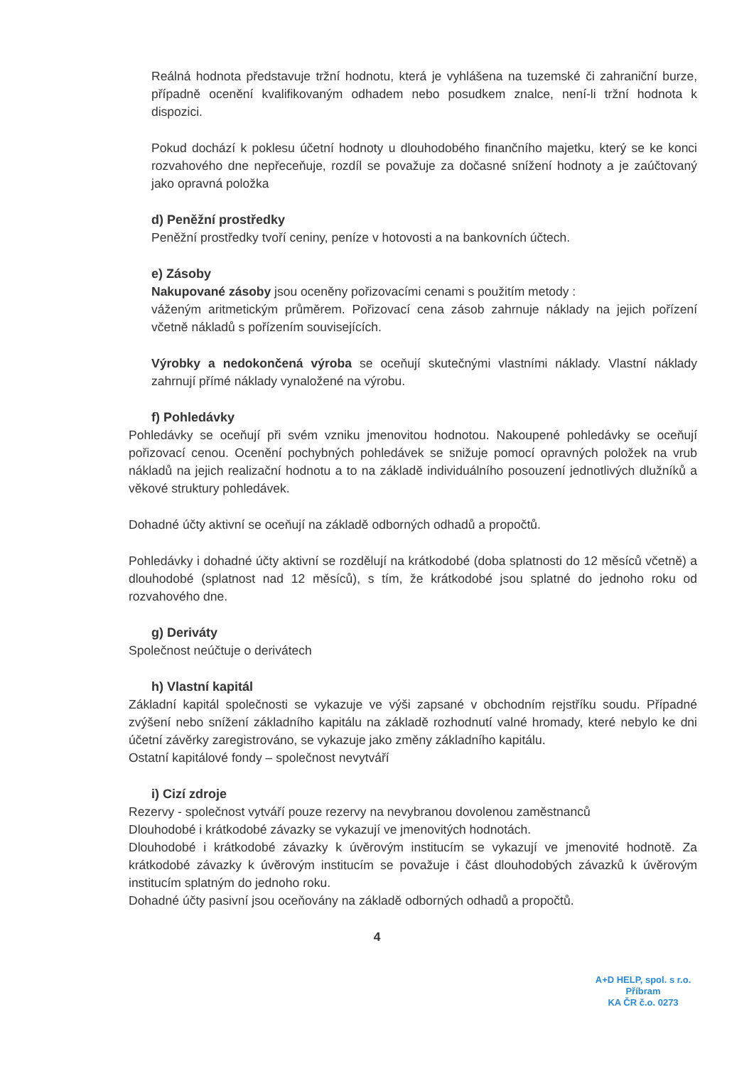Reálná hodnota představuje tržní hodnotu, která je vyhlášena na tuzemské či zahraniční burze, případně ocenění kvalifikovaným odhadem nebo posudkem znalce, není-li tržní hodnota k dispozici.
Pokud dochází k poklesu účetní hodnoty u dlouhodobého finančního majetku, který se ke konci rozvahového dne nepřeceňuje, rozdíl se považuje za dočasné snížení hodnoty a je zaúčtovaný jako opravná položka
d) Peněžní prostředky
Peněžní prostředky tvoří ceniny, peníze v hotovosti a na bankovních účtech.
e) Zásoby
Nakupované zásoby jsou oceněny pořizovacími cenami s použitím metody :
váženým aritmetickým průměrem. Pořizovací cena zásob zahrnuje náklady na jejich pořízení včetně nákladů s pořízením souvisejících.
Výrobky a nedokončená výroba se oceňují skutečnými vlastními náklady. Vlastní náklady zahrnují přímé náklady vynaložené na výrobu.
f) Pohledávky
Pohledávky se oceňují při svém vzniku jmenovitou hodnotou. Nakoupené pohledávky se oceňují pořizovací cenou. Ocenění pochybných pohledávek se snižuje pomocí opravných položek na vrub nákladů na jejich realizační hodnotu a to na základě individuálního posouzení jednotlivých dlužníků a věkové struktury pohledávek.
Dohadné účty aktivní se oceňují na základě odborných odhadů a propočtů.
Pohledávky i dohadné účty aktivní se rozdělují na krátkodobé (doba splatnosti do 12 měsíců včetně) a dlouhodobé (splatnost nad 12 měsíců), s tím, že krátkodobé jsou splatné do jednoho roku od rozvahového dne.
g) Deriváty
Společnost neúčtuje o derivátech
h) Vlastní kapitál
Základní kapitál společnosti se vykazuje ve výši zapsané v obchodním rejstříku soudu. Případné zvýšení nebo snížení základního kapitálu na základě rozhodnutí valné hromady, které nebylo ke dni účetní závěrky zaregistrováno, se vykazuje jako změny základního kapitálu.
Ostatní kapitálové fondy – společnost nevytváří
i) Cizí zdroje
Rezervy - společnost vytváří pouze rezervy na nevybranou dovolenou zaměstnanců
Dlouhodobé i krátkodobé závazky se vykazují ve jmenovitých hodnotách.
Dlouhodobé i krátkodobé závazky k úvěrovým institucím se vykazují ve jmenovité hodnotě. Za krátkodobé závazky k úvěrovým institucím se považuje i část dlouhodobých závazků k úvěrovým institucím splatným do jednoho roku.
Dohadné účty pasivní jsou oceňovány na základě odborných odhadů a propočtů.
4
A+D HELP, spol. s r.o.
Příbram
KA ČR č.o. 0273